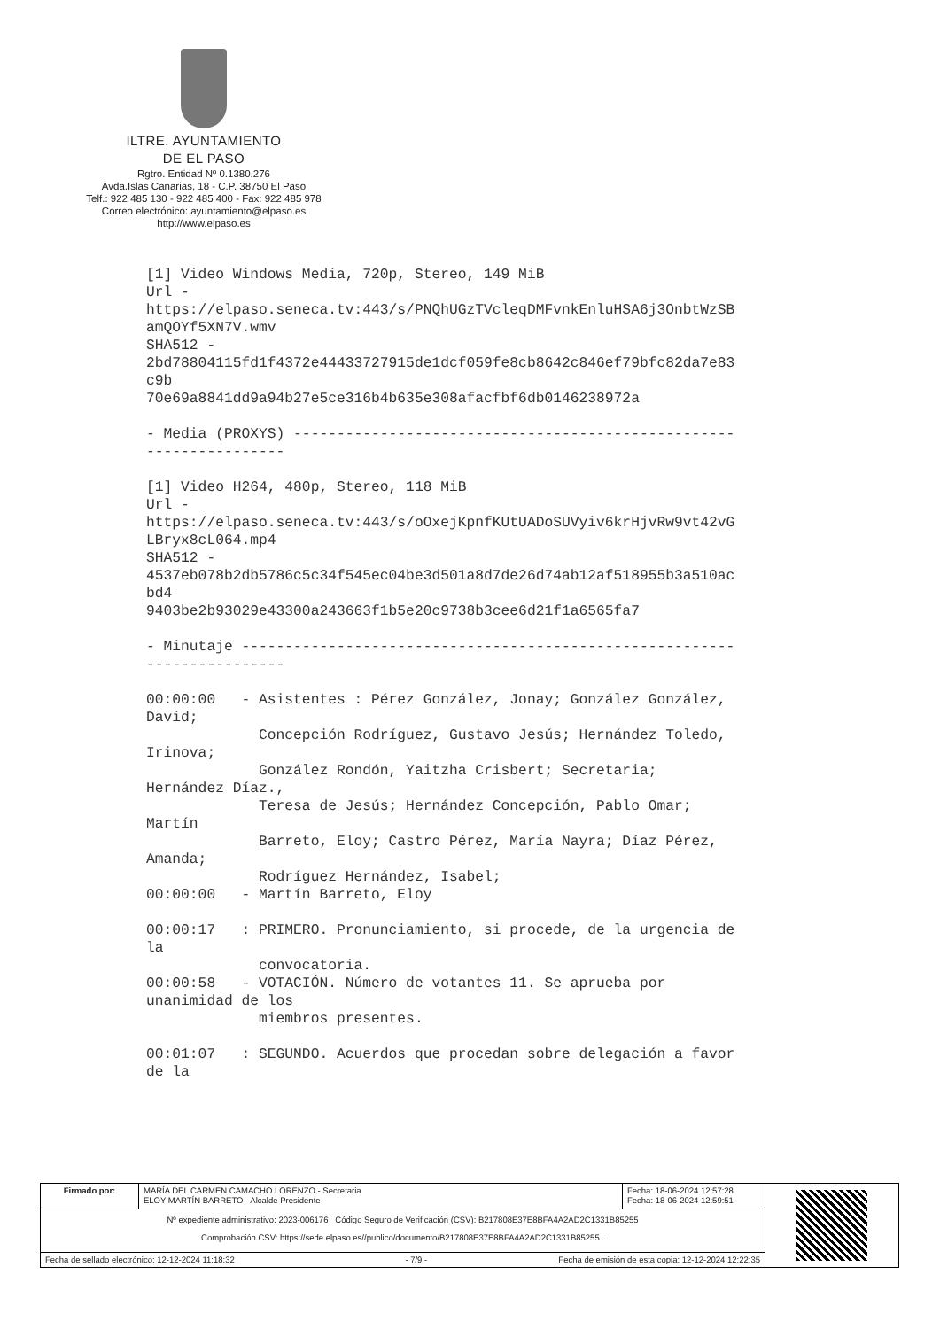ILTRE. AYUNTAMIENTO
DE EL PASO
Rgtro. Entidad Nº 0.1380.276
Avda.Islas Canarias, 18 - C.P. 38750 El Paso
Telf.: 922 485 130 - 922 485 400 - Fax: 922 485 978
Correo electrónico: ayuntamiento@elpaso.es
http://www.elpaso.es
[1] Video Windows Media, 720p, Stereo, 149 MiB
Url -
https://elpaso.seneca.tv:443/s/PNQhUGzTVcleqDMFvnkEnluHSA6j3OnbtWzSB
amQOYf5XN7V.wmv
SHA512 -
2bd78804115fd1f4372e44433727915de1dcf059fe8cb8642c846ef79bfc82da7e83
c9b
70e69a8841dd9a94b27e5ce316b4b635e308afacfbf6db0146238972a

- Media (PROXYS) ---------------------------------------------------
----------------

[1] Video H264, 480p, Stereo, 118 MiB
Url -
https://elpaso.seneca.tv:443/s/oOxejKpnfKUtUADoSUVyiv6krHjvRw9vt42vG
LBryx8cL064.mp4
SHA512 -
4537eb078b2db5786c5c34f545ec04be3d501a8d7de26d74ab12af518955b3a510ac
bd4
9403be2b93029e43300a243663f1b5e20c9738b3cee6d21f1a6565fa7

- Minutaje ---------------------------------------------------------
----------------

00:00:00   - Asistentes : Pérez González, Jonay; González González,
David;
             Concepción Rodríguez, Gustavo Jesús; Hernández Toledo,
Irinova;
             González Rondón, Yaitzha Crisbert; Secretaria;
Hernández Díaz.,
             Teresa de Jesús; Hernández Concepción, Pablo Omar;
Martín
             Barreto, Eloy; Castro Pérez, María Nayra; Díaz Pérez,
Amanda;
             Rodríguez Hernández, Isabel;
00:00:00   - Martín Barreto, Eloy

00:00:17   : PRIMERO. Pronunciamiento, si procede, de la urgencia de
la
             convocatoria.
00:00:58   - VOTACIÓN. Número de votantes 11. Se aprueba por
unanimidad de los
             miembros presentes.

00:01:07   : SEGUNDO. Acuerdos que procedan sobre delegación a favor
de la
| Firmado por: | MARÍA DEL CARMEN CAMACHO LORENZO - Secretaria ELOY MARTÍN BARRETO - Alcalde Presidente | Fecha: 18-06-2024 12:57:28 Fecha: 18-06-2024 12:59:51 | |
| Nº expediente administrativo: 2023-006176 Código Seguro de Verificación (CSV): B217808E37E8BFA4A2AD2C1331B85255 Comprobación CSV: https://sede.elpaso.es//publico/documento/B217808E37E8BFA4A2AD2C1331B85255 . | | | |
| Fecha de sellado electrónico: 12-12-2024 11:18:32 - 7/9 - Fecha de emisión de esta copia: 12-12-2024 12:22:35 | | | |